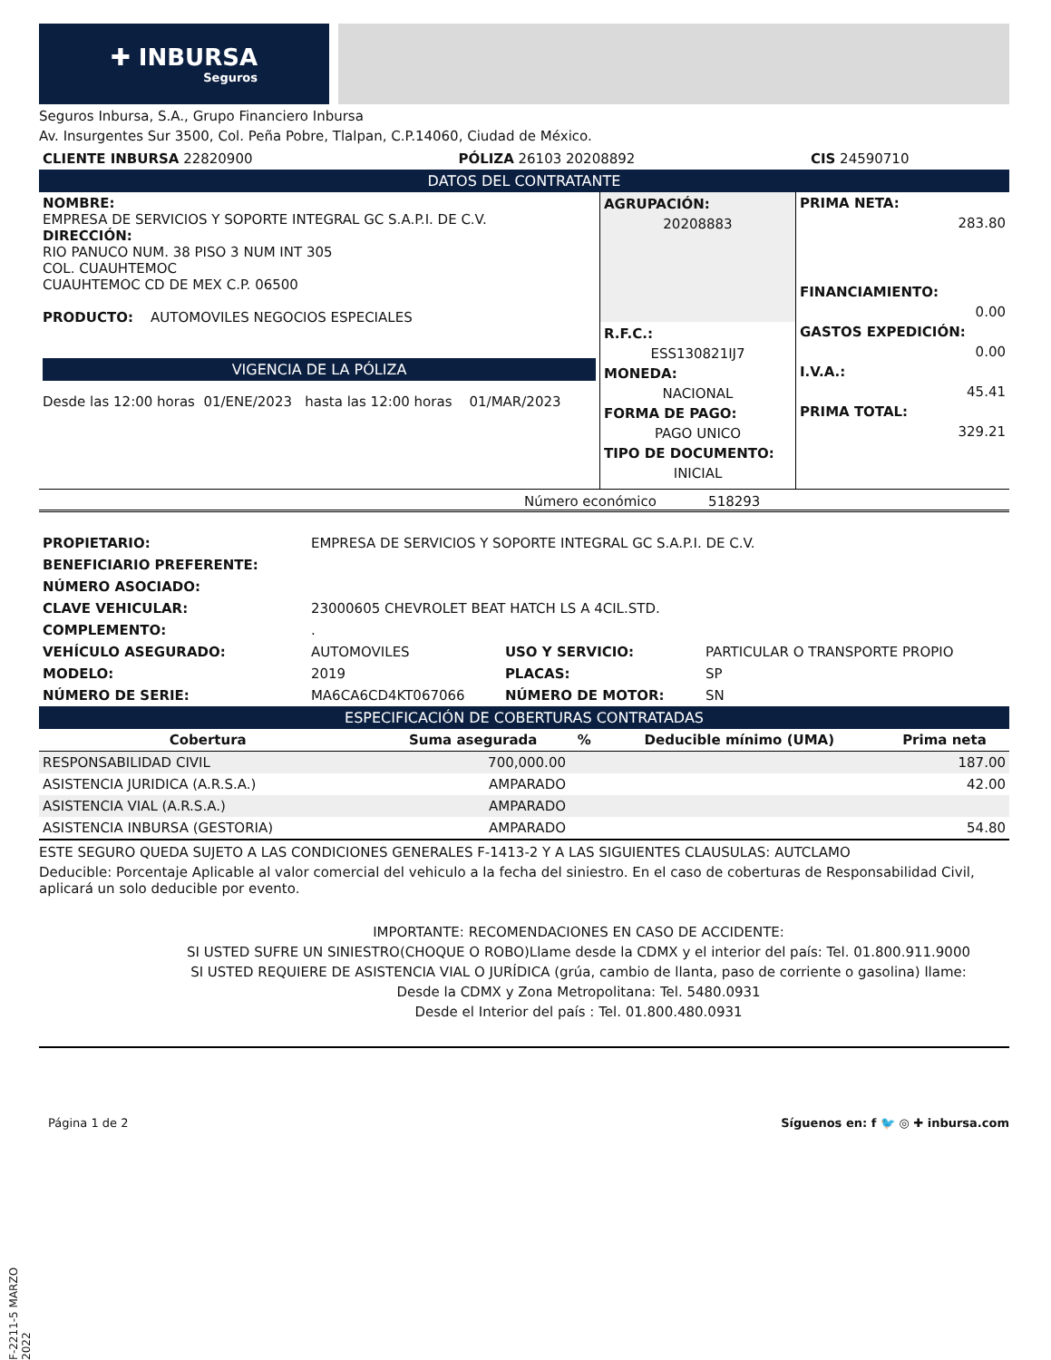✚ INBURSA
Seguros
Seguros Inbursa, S.A., Grupo Financiero Inbursa
Av. Insurgentes Sur 3500, Col. Peña Pobre, Tlalpan, C.P.14060, Ciudad de México.
| CLIENTE INBURSA 22820900 | PÓLIZA 26103 20208892 | CIS 24590710 |
DATOS DEL CONTRATANTE
| NOMBRE: EMPRESA DE SERVICIOS Y SOPORTE INTEGRAL GC S.A.P.I. DE C.V. DIRECCIÓN: RIO PANUCO NUM. 38 PISO 3 NUM INT 305 COL. CUAUHTEMOC CUAUHTEMOC CD DE MEX C.P. 06500 PRODUCTO: AUTOMOVILES NEGOCIOS ESPECIALES VIGENCIA DE LA PÓLIZA Desde las 12:00 horas 01/ENE/2023 hasta las 12:00 horas 01/MAR/2023 | AGRUPACIÓN: 20208883 R.F.C.: ESS130821IJ7 MONEDA: NACIONAL FORMA DE PAGO: PAGO UNICO TIPO DE DOCUMENTO: INICIAL | PRIMA NETA: 283.80 FINANCIAMIENTO: 0.00 GASTOS EXPEDICIÓN: 0.00 I.V.A.: 45.41 PRIMA TOTAL: 329.21 |
Número económico 518293
| PROPIETARIO: | EMPRESA DE SERVICIOS Y SOPORTE INTEGRAL GC S.A.P.I. DE C.V. | | |
| BENEFICIARIO PREFERENTE: | | | |
| NÚMERO ASOCIADO: | | | |
| CLAVE VEHICULAR: | 23000605 CHEVROLET BEAT HATCH LS A 4CIL.STD. | | |
| COMPLEMENTO: | . | | |
| VEHÍCULO ASEGURADO: | AUTOMOVILES | USO Y SERVICIO: | PARTICULAR O TRANSPORTE PROPIO |
| MODELO: | 2019 | PLACAS: | SP |
| NÚMERO DE SERIE: | MA6CA6CD4KT067066 | NÚMERO DE MOTOR: | SN |
ESPECIFICACIÓN DE COBERTURAS CONTRATADAS
| Cobertura | Suma asegurada | % | Deducible mínimo (UMA) | Prima neta |
| --- | --- | --- | --- | --- |
| RESPONSABILIDAD CIVIL | 700,000.00 | | | 187.00 |
| ASISTENCIA JURIDICA (A.R.S.A.) | AMPARADO | | | 42.00 |
| ASISTENCIA VIAL (A.R.S.A.) | AMPARADO | | | |
| ASISTENCIA INBURSA (GESTORIA) | AMPARADO | | | 54.80 |
ESTE SEGURO QUEDA SUJETO A LAS CONDICIONES GENERALES F-1413-2 Y A LAS SIGUIENTES CLAUSULAS: AUTCLAMO
Deducible: Porcentaje Aplicable al valor comercial del vehiculo a la fecha del siniestro. En el caso de coberturas de Responsabilidad Civil, aplicará un solo deducible por evento.
IMPORTANTE: RECOMENDACIONES EN CASO DE ACCIDENTE:
SI USTED SUFRE UN SINIESTRO(CHOQUE O ROBO)Llame desde la CDMX y el interior del país: Tel. 01.800.911.9000
SI USTED REQUIERE DE ASISTENCIA VIAL O JURÍDICA (grúa, cambio de llanta, paso de corriente o gasolina) llame:
Desde la CDMX y Zona Metropolitana: Tel. 5480.0931
Desde el Interior del país : Tel. 01.800.480.0931
Página 1 de 2 Síguenos en: f 🐦 ◎ ✚ inbursa.com
F-2211-5 MARZO 2022